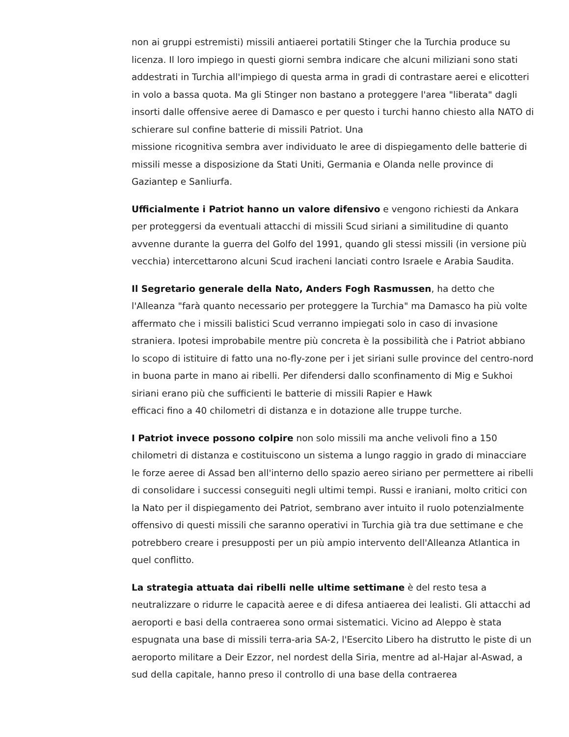non ai gruppi estremisti) missili antiaerei portatili Stinger che la Turchia produce su licenza. Il loro impiego in questi giorni sembra indicare che alcuni miliziani sono stati addestrati in Turchia all'impiego di questa arma in gradi di contrastare aerei e elicotteri in volo a bassa quota. Ma gli Stinger non bastano a proteggere l'area "liberata" dagli insorti dalle offensive aeree di Damasco e per questo i turchi hanno chiesto alla NATO di schierare sul confine batterie di missili Patriot. Una
missione ricognitiva sembra aver individuato le aree di dispiegamento delle batterie di missili messe a disposizione da Stati Uniti, Germania e Olanda nelle province di Gaziantep e Sanliurfa.
Ufficialmente i Patriot hanno un valore difensivo e vengono richiesti da Ankara per proteggersi da eventuali attacchi di missili Scud siriani a similitudine di quanto avvenne durante la guerra del Golfo del 1991, quando gli stessi missili (in versione più vecchia) intercettarono alcuni Scud iracheni lanciati contro Israele e Arabia Saudita.
Il Segretario generale della Nato, Anders Fogh Rasmussen, ha detto che l'Alleanza "farà quanto necessario per proteggere la Turchia" ma Damasco ha più volte affermato che i missili balistici Scud verranno impiegati solo in caso di invasione straniera. Ipotesi improbabile mentre più concreta è la possibilità che i Patriot abbiano lo scopo di istituire di fatto una no-fly-zone per i jet siriani sulle province del centro-nord in buona parte in mano ai ribelli. Per difendersi dallo sconfinamento di Mig e Sukhoi siriani erano più che sufficienti le batterie di missili Rapier e Hawk
efficaci fino a 40 chilometri di distanza e in dotazione alle truppe turche.
I Patriot invece possono colpire non solo missili ma anche velivoli fino a 150 chilometri di distanza e costituiscono un sistema a lungo raggio in grado di minacciare le forze aeree di Assad ben all'interno dello spazio aereo siriano per permettere ai ribelli di consolidare i successi conseguiti negli ultimi tempi. Russi e iraniani, molto critici con la Nato per il dispiegamento dei Patriot, sembrano aver intuito il ruolo potenzialmente offensivo di questi missili che saranno operativi in Turchia già tra due settimane e che potrebbero creare i presupposti per un più ampio intervento dell'Alleanza Atlantica in quel conflitto.
La strategia attuata dai ribelli nelle ultime settimane è del resto tesa a neutralizzare o ridurre le capacità aeree e di difesa antiaerea dei lealisti. Gli attacchi ad aeroporti e basi della contraerea sono ormai sistematici. Vicino ad Aleppo è stata espugnata una base di missili terra-aria SA-2, l'Esercito Libero ha distrutto le piste di un aeroporto militare a Deir Ezzor, nel nordest della Siria, mentre ad al-Hajar al-Aswad, a sud della capitale, hanno preso il controllo di una base della contraerea